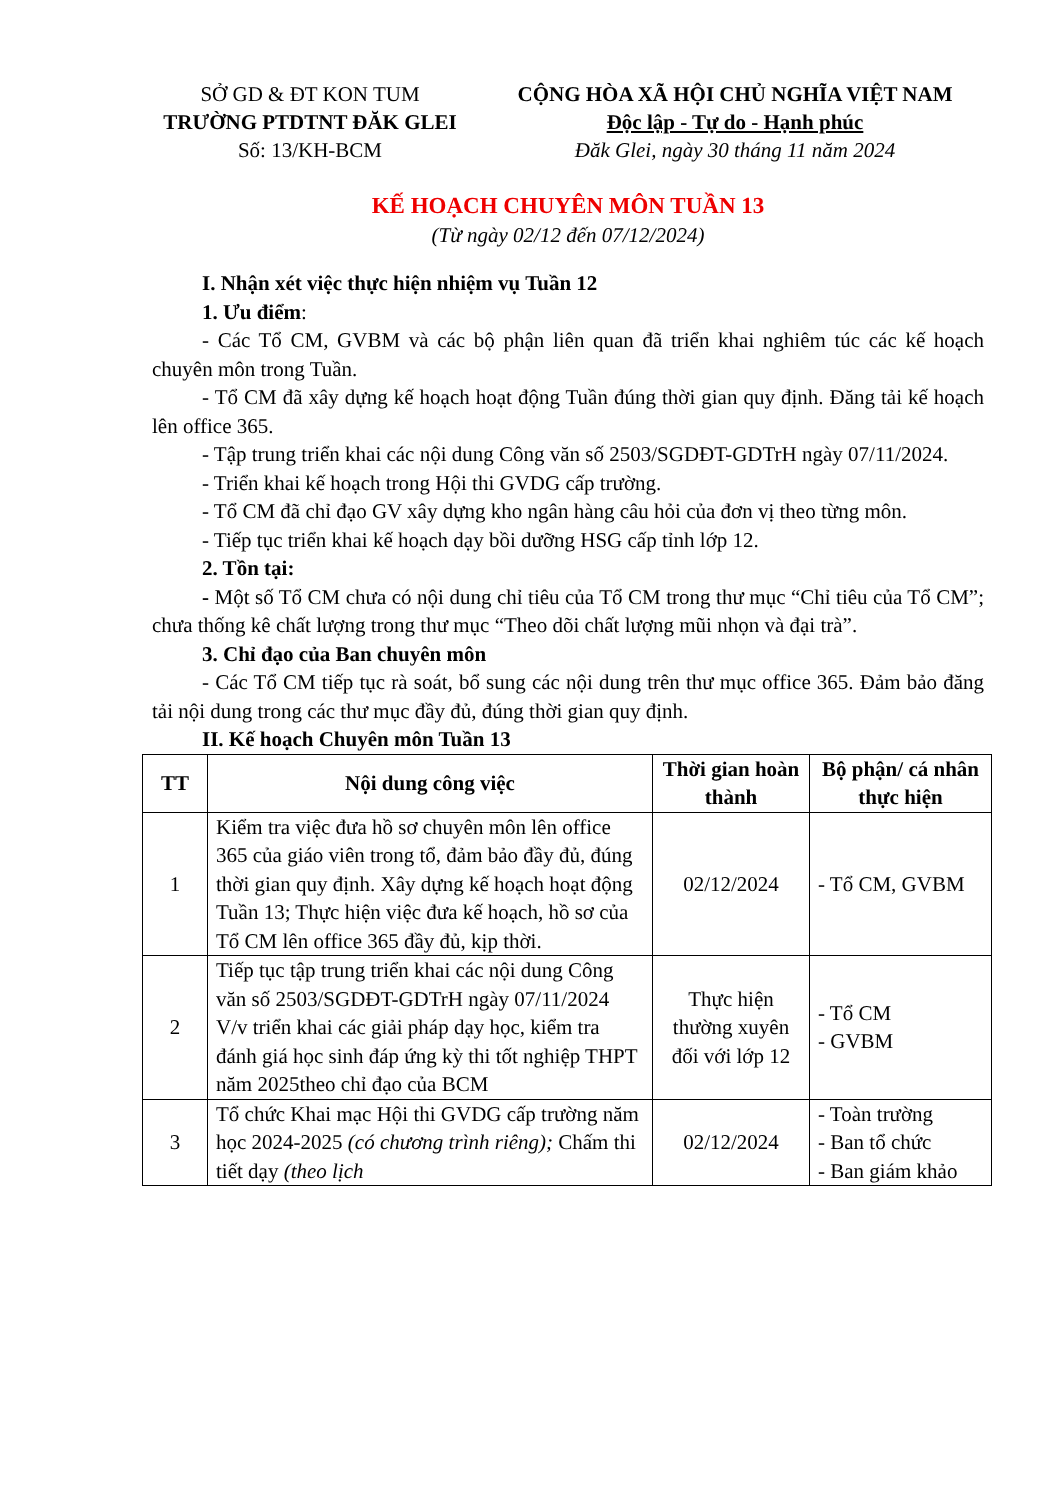SỞ GD & ĐT KON TUM
TRƯỜNG PTDTNT ĐĂK GLEI
Số: 13/KH-BCM
CỘNG HÒA XÃ HỘI CHỦ NGHĨA VIỆT NAM
Độc lập - Tự do - Hạnh phúc
Đăk Glei, ngày 30 tháng 11 năm 2024
KẾ HOẠCH CHUYÊN MÔN TUẦN 13
(Từ ngày 02/12 đến 07/12/2024)
I. Nhận xét việc thực hiện nhiệm vụ Tuần 12
1. Ưu điểm:
- Các Tổ CM, GVBM và các bộ phận liên quan đã triển khai nghiêm túc các kế hoạch chuyên môn trong Tuần.
- Tổ CM đã xây dựng kế hoạch hoạt động Tuần đúng thời gian quy định. Đăng tải kế hoạch lên office 365.
- Tập trung triển khai các nội dung Công văn số 2503/SGDĐT-GDTrH ngày 07/11/2024.
- Triển khai kế hoạch trong Hội thi GVDG cấp trường.
- Tổ CM đã chỉ đạo GV xây dựng kho ngân hàng câu hỏi của đơn vị theo từng môn.
- Tiếp tục triển khai kế hoạch dạy bồi dưỡng HSG cấp tỉnh lớp 12.
2. Tồn tại:
- Một số Tổ CM chưa có nội dung chỉ tiêu của Tổ CM trong thư mục “Chỉ tiêu của Tổ CM”; chưa thống kê chất lượng trong thư mục “Theo dõi chất lượng mũi nhọn và đại trà”.
3. Chỉ đạo của Ban chuyên môn
- Các Tổ CM tiếp tục rà soát, bổ sung các nội dung trên thư mục office 365. Đảm bảo đăng tải nội dung trong các thư mục đầy đủ, đúng thời gian quy định.
II. Kế hoạch Chuyên môn Tuần 13
| TT | Nội dung công việc | Thời gian hoàn thành | Bộ phận/ cá nhân thực hiện |
| --- | --- | --- | --- |
| 1 | Kiểm tra việc đưa hồ sơ chuyên môn lên office 365 của giáo viên trong tổ, đảm bảo đầy đủ, đúng thời gian quy định. Xây dựng kế hoạch hoạt động Tuần 13; Thực hiện việc đưa kế hoạch, hồ sơ của Tổ CM lên office 365 đầy đủ, kịp thời. | 02/12/2024 | - Tổ CM, GVBM |
| 2 | Tiếp tục tập trung triển khai các nội dung Công văn số 2503/SGDĐT-GDTrH ngày 07/11/2024 V/v triển khai các giải pháp dạy học, kiểm tra đánh giá học sinh đáp ứng kỳ thi tốt nghiệp THPT năm 2025theo chỉ đạo của BCM | Thực hiện thường xuyên đối với lớp 12 | - Tổ CM - GVBM |
| 3 | Tổ chức Khai mạc Hội thi GVDG cấp trường năm học 2024-2025 (có chương trình riêng); Chấm thi tiết dạy (theo lịch | 02/12/2024 | - Toàn trường - Ban tổ chức - Ban giám khảo |